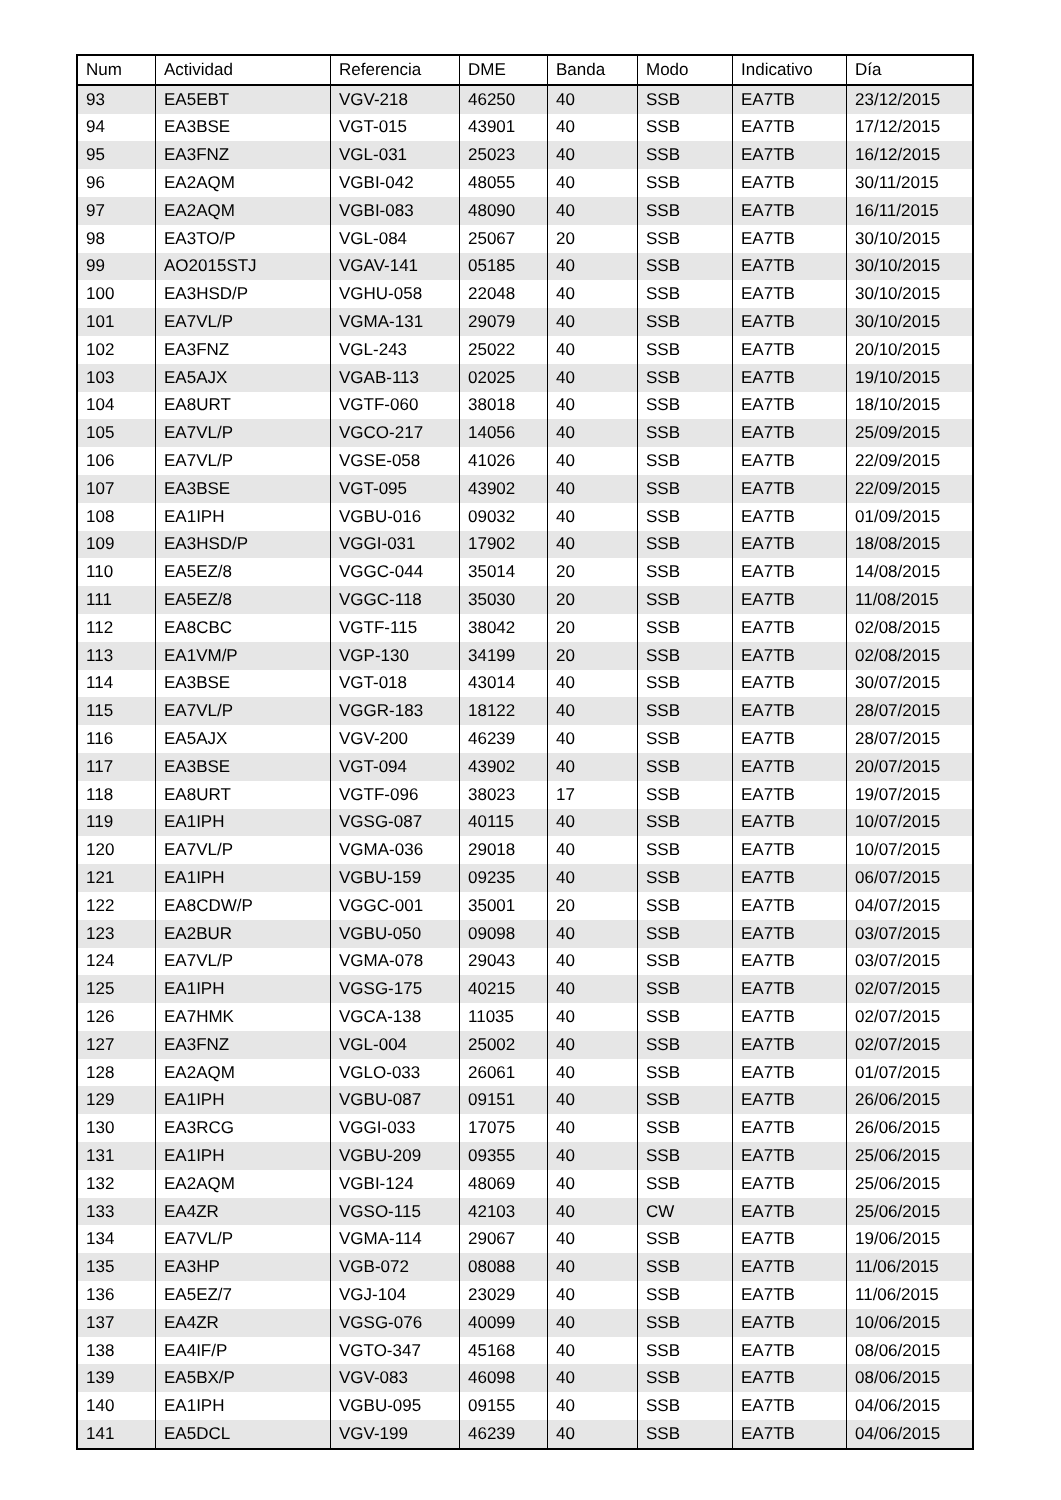| Num | Actividad | Referencia | DME | Banda | Modo | Indicativo | Día |
| --- | --- | --- | --- | --- | --- | --- | --- |
| 93 | EA5EBT | VGV-218 | 46250 | 40 | SSB | EA7TB | 23/12/2015 |
| 94 | EA3BSE | VGT-015 | 43901 | 40 | SSB | EA7TB | 17/12/2015 |
| 95 | EA3FNZ | VGL-031 | 25023 | 40 | SSB | EA7TB | 16/12/2015 |
| 96 | EA2AQM | VGBI-042 | 48055 | 40 | SSB | EA7TB | 30/11/2015 |
| 97 | EA2AQM | VGBI-083 | 48090 | 40 | SSB | EA7TB | 16/11/2015 |
| 98 | EA3TO/P | VGL-084 | 25067 | 20 | SSB | EA7TB | 30/10/2015 |
| 99 | AO2015STJ | VGAV-141 | 05185 | 40 | SSB | EA7TB | 30/10/2015 |
| 100 | EA3HSD/P | VGHU-058 | 22048 | 40 | SSB | EA7TB | 30/10/2015 |
| 101 | EA7VL/P | VGMA-131 | 29079 | 40 | SSB | EA7TB | 30/10/2015 |
| 102 | EA3FNZ | VGL-243 | 25022 | 40 | SSB | EA7TB | 20/10/2015 |
| 103 | EA5AJX | VGAB-113 | 02025 | 40 | SSB | EA7TB | 19/10/2015 |
| 104 | EA8URT | VGTF-060 | 38018 | 40 | SSB | EA7TB | 18/10/2015 |
| 105 | EA7VL/P | VGCO-217 | 14056 | 40 | SSB | EA7TB | 25/09/2015 |
| 106 | EA7VL/P | VGSE-058 | 41026 | 40 | SSB | EA7TB | 22/09/2015 |
| 107 | EA3BSE | VGT-095 | 43902 | 40 | SSB | EA7TB | 22/09/2015 |
| 108 | EA1IPH | VGBU-016 | 09032 | 40 | SSB | EA7TB | 01/09/2015 |
| 109 | EA3HSD/P | VGGI-031 | 17902 | 40 | SSB | EA7TB | 18/08/2015 |
| 110 | EA5EZ/8 | VGGC-044 | 35014 | 20 | SSB | EA7TB | 14/08/2015 |
| 111 | EA5EZ/8 | VGGC-118 | 35030 | 20 | SSB | EA7TB | 11/08/2015 |
| 112 | EA8CBC | VGTF-115 | 38042 | 20 | SSB | EA7TB | 02/08/2015 |
| 113 | EA1VM/P | VGP-130 | 34199 | 20 | SSB | EA7TB | 02/08/2015 |
| 114 | EA3BSE | VGT-018 | 43014 | 40 | SSB | EA7TB | 30/07/2015 |
| 115 | EA7VL/P | VGGR-183 | 18122 | 40 | SSB | EA7TB | 28/07/2015 |
| 116 | EA5AJX | VGV-200 | 46239 | 40 | SSB | EA7TB | 28/07/2015 |
| 117 | EA3BSE | VGT-094 | 43902 | 40 | SSB | EA7TB | 20/07/2015 |
| 118 | EA8URT | VGTF-096 | 38023 | 17 | SSB | EA7TB | 19/07/2015 |
| 119 | EA1IPH | VGSG-087 | 40115 | 40 | SSB | EA7TB | 10/07/2015 |
| 120 | EA7VL/P | VGMA-036 | 29018 | 40 | SSB | EA7TB | 10/07/2015 |
| 121 | EA1IPH | VGBU-159 | 09235 | 40 | SSB | EA7TB | 06/07/2015 |
| 122 | EA8CDW/P | VGGC-001 | 35001 | 20 | SSB | EA7TB | 04/07/2015 |
| 123 | EA2BUR | VGBU-050 | 09098 | 40 | SSB | EA7TB | 03/07/2015 |
| 124 | EA7VL/P | VGMA-078 | 29043 | 40 | SSB | EA7TB | 03/07/2015 |
| 125 | EA1IPH | VGSG-175 | 40215 | 40 | SSB | EA7TB | 02/07/2015 |
| 126 | EA7HMK | VGCA-138 | 11035 | 40 | SSB | EA7TB | 02/07/2015 |
| 127 | EA3FNZ | VGL-004 | 25002 | 40 | SSB | EA7TB | 02/07/2015 |
| 128 | EA2AQM | VGLO-033 | 26061 | 40 | SSB | EA7TB | 01/07/2015 |
| 129 | EA1IPH | VGBU-087 | 09151 | 40 | SSB | EA7TB | 26/06/2015 |
| 130 | EA3RCG | VGGI-033 | 17075 | 40 | SSB | EA7TB | 26/06/2015 |
| 131 | EA1IPH | VGBU-209 | 09355 | 40 | SSB | EA7TB | 25/06/2015 |
| 132 | EA2AQM | VGBI-124 | 48069 | 40 | SSB | EA7TB | 25/06/2015 |
| 133 | EA4ZR | VGSO-115 | 42103 | 40 | CW | EA7TB | 25/06/2015 |
| 134 | EA7VL/P | VGMA-114 | 29067 | 40 | SSB | EA7TB | 19/06/2015 |
| 135 | EA3HP | VGB-072 | 08088 | 40 | SSB | EA7TB | 11/06/2015 |
| 136 | EA5EZ/7 | VGJ-104 | 23029 | 40 | SSB | EA7TB | 11/06/2015 |
| 137 | EA4ZR | VGSG-076 | 40099 | 40 | SSB | EA7TB | 10/06/2015 |
| 138 | EA4IF/P | VGTO-347 | 45168 | 40 | SSB | EA7TB | 08/06/2015 |
| 139 | EA5BX/P | VGV-083 | 46098 | 40 | SSB | EA7TB | 08/06/2015 |
| 140 | EA1IPH | VGBU-095 | 09155 | 40 | SSB | EA7TB | 04/06/2015 |
| 141 | EA5DCL | VGV-199 | 46239 | 40 | SSB | EA7TB | 04/06/2015 |